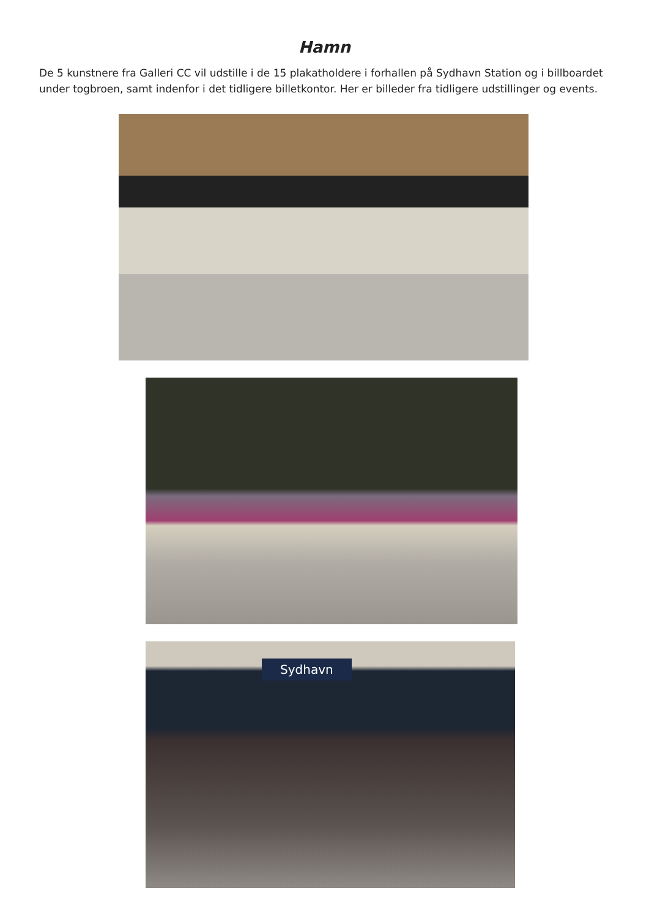Hamn
De 5 kunstnere fra Galleri CC vil udstille i de 15 plakatholdere i forhallen på Sydhavn Station og i billboardet under togbroen, samt indenfor i det tidligere billetkontor. Her er billeder fra tidligere udstillinger og events.
Sydhavn